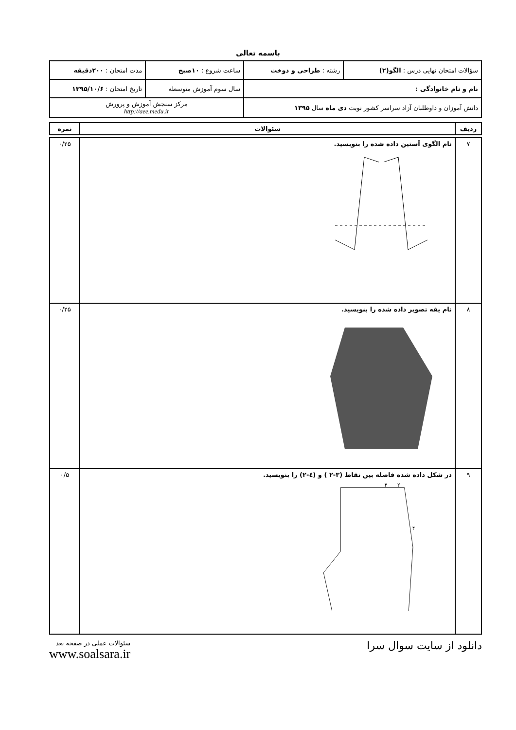باسمه تعالی
| سؤالات امتحان نهایی درس : الگو(۲) | رشته : طراحی و دوخت | ساعت شروع : ۱۰صبح | مدت امتحان : ۲۰۰دقیقه |
| نام و نام خانوادگی : | | سال سوم آموزش متوسطه | تاریخ امتحان : ۱۳۹۵/۱۰/۶ |
| دانش آموزان و داوطلبان آزاد سراسر کشور نوبت دی ماه سال ۱۳۹۵ | | مرکز سنجش آموزش و پرورش http://aee.medu.ir | |
| ردیف | سئوالات | نمره |
| --- | --- | --- |
| ۷ | نام الگوی آستین داده شده را بنویسید. | ۰/۲۵ |
| ۸ | نام یقه تصویر داده شده را بنویسید. | ۰/۲۵ |
| ۹ | در شکل داده شده فاصله بین نقاط (۳-۲ ) و (٤-۲) را بنویسید. ۳ ۲ ۴ | ۰/۵ |
دانلود از سایت سوال سرا
سئوالات عملی در صفحه بعد
www.soalsara.ir